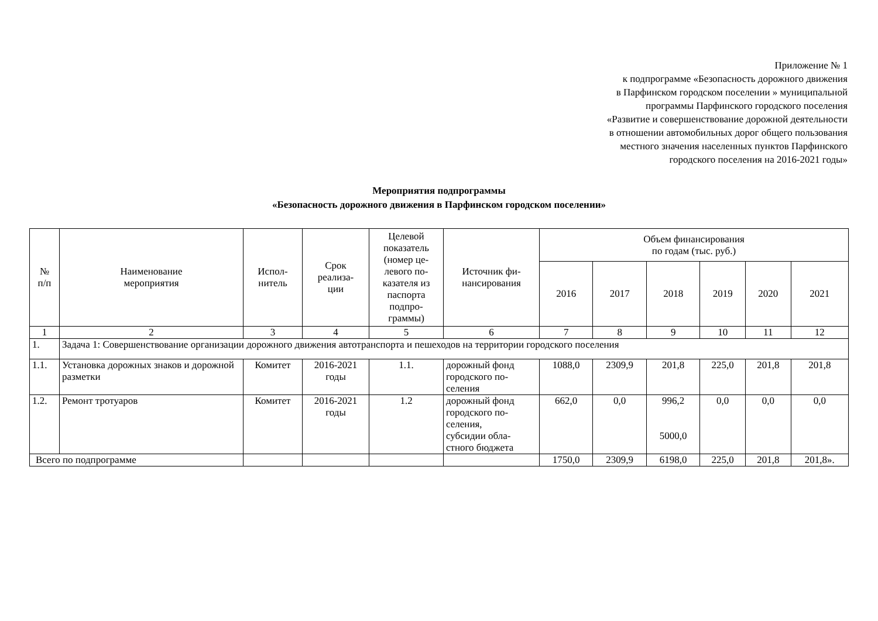Приложение № 1
к подпрограмме «Безопасность дорожного движения
в Парфинском городском поселении » муниципальной
программы Парфинского городского поселения
«Развитие и совершенствование дорожной деятельности
в отношении автомобильных дорог общего пользования
местного значения населенных пунктов Парфинского
городского поселения на 2016-2021 годы»
Мероприятия подпрограммы
«Безопасность дорожного движения в Парфинском городском поселении»
| № п/п | Наименование мероприятия | Испол- нитель | Срок реализа- ции | Целевой показатель (номер це-левого по-казателя из паспорта подпро-граммы) | Источник фи- нансирования | Объем финансирования по годам (тыс. руб.) | | | | | |
| --- | --- | --- | --- | --- | --- | --- | --- | --- | --- | --- | --- |
| | | | | | | 2016 | 2017 | 2018 | 2019 | 2020 | 2021 |
| 1 | 2 | 3 | 4 | 5 | 6 | 7 | 8 | 9 | 10 | 11 | 12 |
| 1. | Задача 1: Совершенствование организации дорожного движения автотранспорта и пешеходов на территории городского поселения | | | | | | | | | | |
| 1.1. | Установка дорожных знаков и дорожной разметки | Комитет | 2016-2021 годы | 1.1. | дорожный фонд городского по-селения | 1088,0 | 2309,9 | 201,8 | 225,0 | 201,8 | 201,8 |
| 1.2. | Ремонт тротуаров | Комитет | 2016-2021 годы | 1.2 | дорожный фонд городского по-селения, субсидии обла-стного бюджета | 662,0 | 0,0 | 996,2 5000,0 | 0,0 | 0,0 | 0,0 |
| Всего по подпрограмме | | | | | | 1750,0 | 2309,9 | 6198,0 | 225,0 | 201,8 | 201,8». |